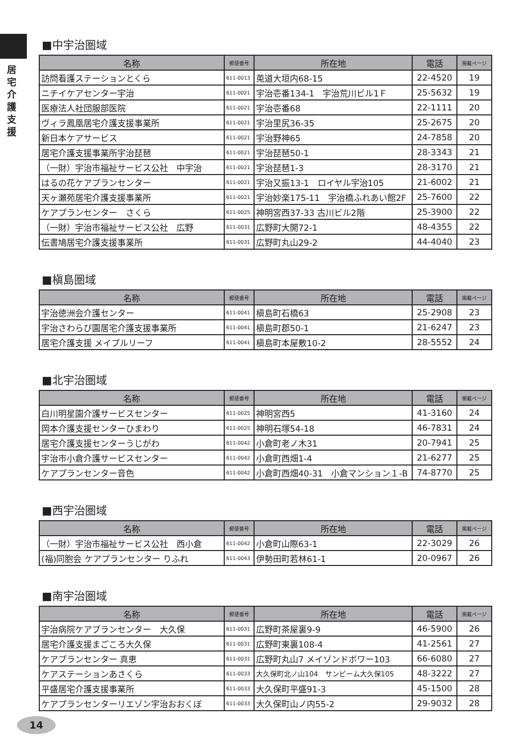居
宅
介
護
支
援
■中宇治圏域
| 名称 | 郵便番号 | 所在地 | 電話 | 掲載ページ |
| --- | --- | --- | --- | --- |
| 訪問看護ステーションとくら | 611-0013 | 莵道大垣内68-15 | 22-4520 | 19 |
| ニチイケアセンター宇治 | 611-0021 | 宇治壱番134-1 宇治荒川ビル1Ｆ | 25-5632 | 19 |
| 医療法人社団服部医院 | 611-0021 | 宇治壱番68 | 22-1111 | 20 |
| ヴィラ鳳凰居宅介護支援事業所 | 611-0021 | 宇治里尻36-35 | 25-2675 | 20 |
| 新日本ケアサービス | 611-0021 | 宇治野神65 | 24-7858 | 20 |
| 居宅介護支援事業所宇治琵琶 | 611-0021 | 宇治琵琶50-1 | 28-3343 | 21 |
| （一財）宇治市福祉サービス公社 中宇治 | 611-0021 | 宇治琵琶1-3 | 28-3170 | 21 |
| はるの花ケアプランセンター | 611-0021 | 宇治又振13-1 ロイヤル宇治105 | 21-6002 | 21 |
| 天ヶ瀬苑居宅介護支援事業所 | 611-0021 | 宇治妙楽175-11 宇治橋ふれあい館2F | 25-7600 | 22 |
| ケアプランセンター さくら | 611-0025 | 神明宮西37-33 古川ビル2階 | 25-3900 | 22 |
| （一財）宇治市福祉サービス公社 広野 | 611-0031 | 広野町大開72-1 | 48-4355 | 22 |
| 伝書鳩居宅介護支援事業所 | 611-0031 | 広野町丸山29-2 | 44-4040 | 23 |
■槇島圏域
| 名称 | 郵便番号 | 所在地 | 電話 | 掲載ページ |
| --- | --- | --- | --- | --- |
| 宇治徳洲会介護センター | 611-0041 | 槇島町石橋63 | 25-2908 | 23 |
| 宇治さわらび園居宅介護支援事業所 | 611-0041 | 槇島町郡50-1 | 21-6247 | 23 |
| 居宅介護支援 メイプルリーフ | 611-0041 | 槇島町本屋敷10-2 | 28-5552 | 24 |
■北宇治圏域
| 名称 | 郵便番号 | 所在地 | 電話 | 掲載ページ |
| --- | --- | --- | --- | --- |
| 白川明星園介護サービスセンター | 611-0025 | 神明宮西5 | 41-3160 | 24 |
| 岡本介護支援センターひまわり | 611-0025 | 神明石塚54-18 | 46-7831 | 24 |
| 居宅介護支援センターうじがわ | 611-0042 | 小倉町老ノ木31 | 20-7941 | 25 |
| 宇治市小倉介護サービスセンター | 611-0042 | 小倉町西畑1-4 | 21-6277 | 25 |
| ケアプランセンター音色 | 611-0042 | 小倉町西畑40-31 小倉マンション１-B | 74-8770 | 25 |
■西宇治圏域
| 名称 | 郵便番号 | 所在地 | 電話 | 掲載ページ |
| --- | --- | --- | --- | --- |
| （一財）宇治市福祉サービス公社 西小倉 | 611-0042 | 小倉町山際63-1 | 22-3029 | 26 |
| (福)同胞会 ケアプランセンター りふれ | 611-0043 | 伊勢田町若林61-1 | 20-0967 | 26 |
■南宇治圏域
| 名称 | 郵便番号 | 所在地 | 電話 | 掲載ページ |
| --- | --- | --- | --- | --- |
| 宇治病院ケアプランセンター 大久保 | 611-0031 | 広野町茶屋裏9-9 | 46-5900 | 26 |
| 居宅介護支援まごころ大久保 | 611-0031 | 広野町東裏108-4 | 41-2561 | 27 |
| ケアプランセンター 真恵 | 611-0031 | 広野町丸山7 メイゾンドボワー103 | 66-6080 | 27 |
| ケアステーションあさくら | 611-0033 | 大久保町北ノ山104 サンビーム大久保105 | 48-3222 | 27 |
| 平盛居宅介護支援事業所 | 611-0033 | 大久保町平盛91-3 | 45-1500 | 28 |
| ケアプランセンターリエゾン宇治おおくぼ | 611-0033 | 大久保町山ノ内55-2 | 29-9032 | 28 |
14